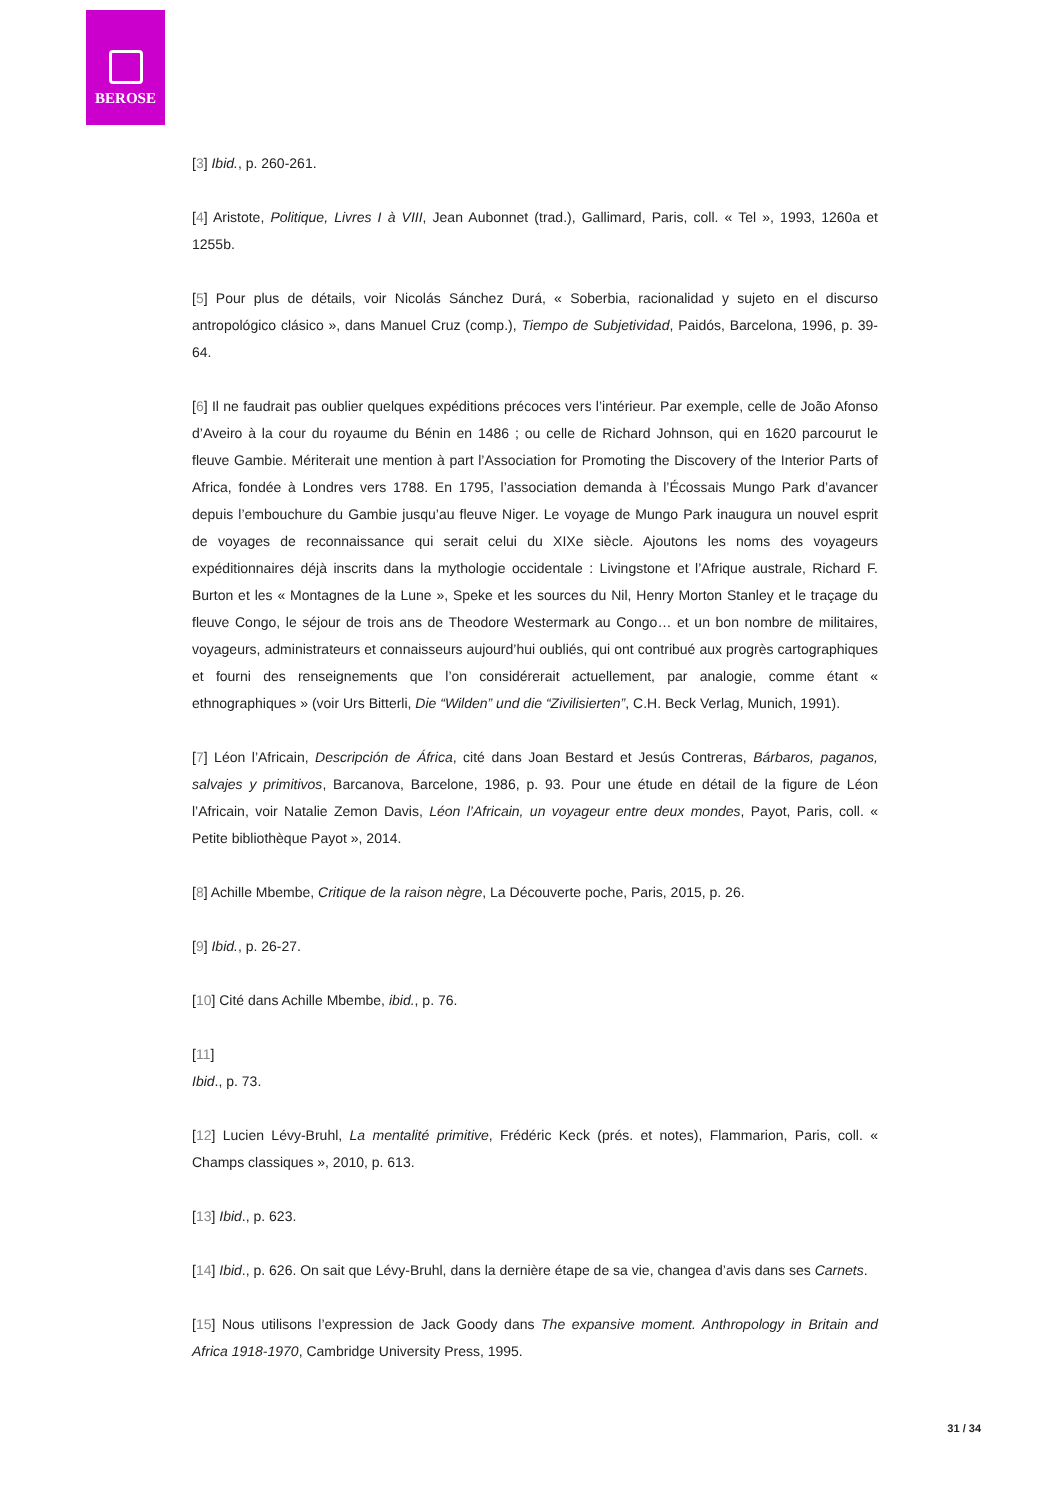BEROSE
[3] Ibid., p. 260-261.
[4] Aristote, Politique, Livres I à VIII, Jean Aubonnet (trad.), Gallimard, Paris, coll. « Tel », 1993, 1260a et 1255b.
[5] Pour plus de détails, voir Nicolás Sánchez Durá, « Soberbia, racionalidad y sujeto en el discurso antropológico clásico », dans Manuel Cruz (comp.), Tiempo de Subjetividad, Paidós, Barcelona, 1996, p. 39-64.
[6] Il ne faudrait pas oublier quelques expéditions précoces vers l’intérieur. Par exemple, celle de João Afonso d’Aveiro à la cour du royaume du Bénin en 1486 ; ou celle de Richard Johnson, qui en 1620 parcourut le fleuve Gambie. Mériterait une mention à part l’Association for Promoting the Discovery of the Interior Parts of Africa, fondée à Londres vers 1788. En 1795, l’association demanda à l’Écossais Mungo Park d’avancer depuis l’embouchure du Gambie jusqu’au fleuve Niger. Le voyage de Mungo Park inaugura un nouvel esprit de voyages de reconnaissance qui serait celui du XIXe siècle. Ajoutons les noms des voyageurs expéditionnaires déjà inscrits dans la mythologie occidentale : Livingstone et l’Afrique australe, Richard F. Burton et les « Montagnes de la Lune », Speke et les sources du Nil, Henry Morton Stanley et le traçage du fleuve Congo, le séjour de trois ans de Theodore Westermark au Congo… et un bon nombre de militaires, voyageurs, administrateurs et connaisseurs aujourd’hui oubliés, qui ont contribué aux progrès cartographiques et fourni des renseignements que l’on considérerait actuellement, par analogie, comme étant « ethnographiques » (voir Urs Bitterli, Die “Wilden” und die “Zivilisierten”, C.H. Beck Verlag, Munich, 1991).
[7] Léon l’Africain, Descripción de África, cité dans Joan Bestard et Jesús Contreras, Bárbaros, paganos, salvajes y primitivos, Barcanova, Barcelone, 1986, p. 93. Pour une étude en détail de la figure de Léon l’Africain, voir Natalie Zemon Davis, Léon l’Africain, un voyageur entre deux mondes, Payot, Paris, coll. « Petite bibliothèque Payot », 2014.
[8] Achille Mbembe, Critique de la raison nègre, La Découverte poche, Paris, 2015, p. 26.
[9] Ibid., p. 26-27.
[10] Cité dans Achille Mbembe, ibid., p. 76.
[11]
Ibid., p. 73.
[12] Lucien Lévy-Bruhl, La mentalité primitive, Frédéric Keck (prés. et notes), Flammarion, Paris, coll. « Champs classiques », 2010, p. 613.
[13] Ibid., p. 623.
[14] Ibid., p. 626. On sait que Lévy-Bruhl, dans la dernière étape de sa vie, changea d’avis dans ses Carnets.
[15] Nous utilisons l’expression de Jack Goody dans The expansive moment. Anthropology in Britain and Africa 1918-1970, Cambridge University Press, 1995.
31 / 34